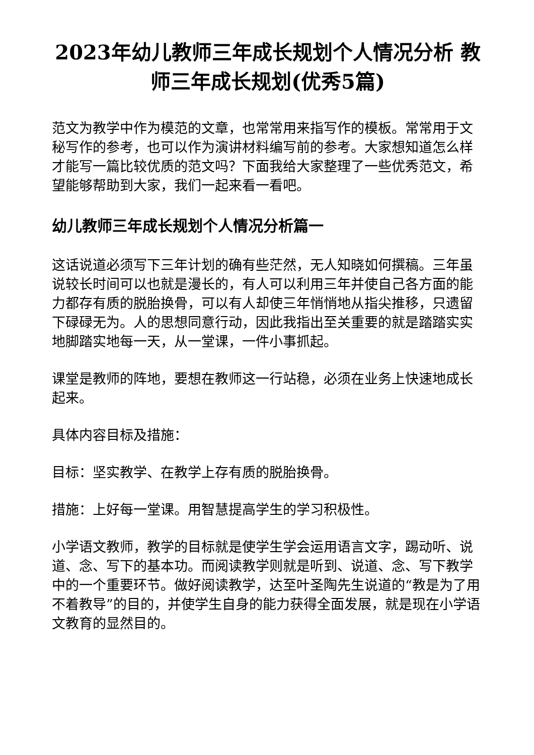2023年幼儿教师三年成长规划个人情况分析 教师三年成长规划(优秀5篇)
范文为教学中作为模范的文章，也常常用来指写作的模板。常常用于文秘写作的参考，也可以作为演讲材料编写前的参考。大家想知道怎么样才能写一篇比较优质的范文吗？下面我给大家整理了一些优秀范文，希望能够帮助到大家，我们一起来看一看吧。
幼儿教师三年成长规划个人情况分析篇一
这话说道必须写下三年计划的确有些茫然，无人知晓如何撰稿。三年虽说较长时间可以也就是漫长的，有人可以利用三年并使自己各方面的能力都存有质的脱胎换骨，可以有人却使三年悄悄地从指尖推移，只遗留下碌碌无为。人的思想同意行动，因此我指出至关重要的就是踏踏实实地脚踏实地每一天，从一堂课，一件小事抓起。
课堂是教师的阵地，要想在教师这一行站稳，必须在业务上快速地成长起来。
具体内容目标及措施：
目标：坚实教学、在教学上存有质的脱胎换骨。
措施：上好每一堂课。用智慧提高学生的学习积极性。
小学语文教师，教学的目标就是使学生学会运用语言文字，踢动听、说道、念、写下的基本功。而阅读教学则就是听到、说道、念、写下教学中的一个重要环节。做好阅读教学，达至叶圣陶先生说道的“教是为了用不着教导”的目的，并使学生自身的能力获得全面发展，就是现在小学语文教育的显然目的。